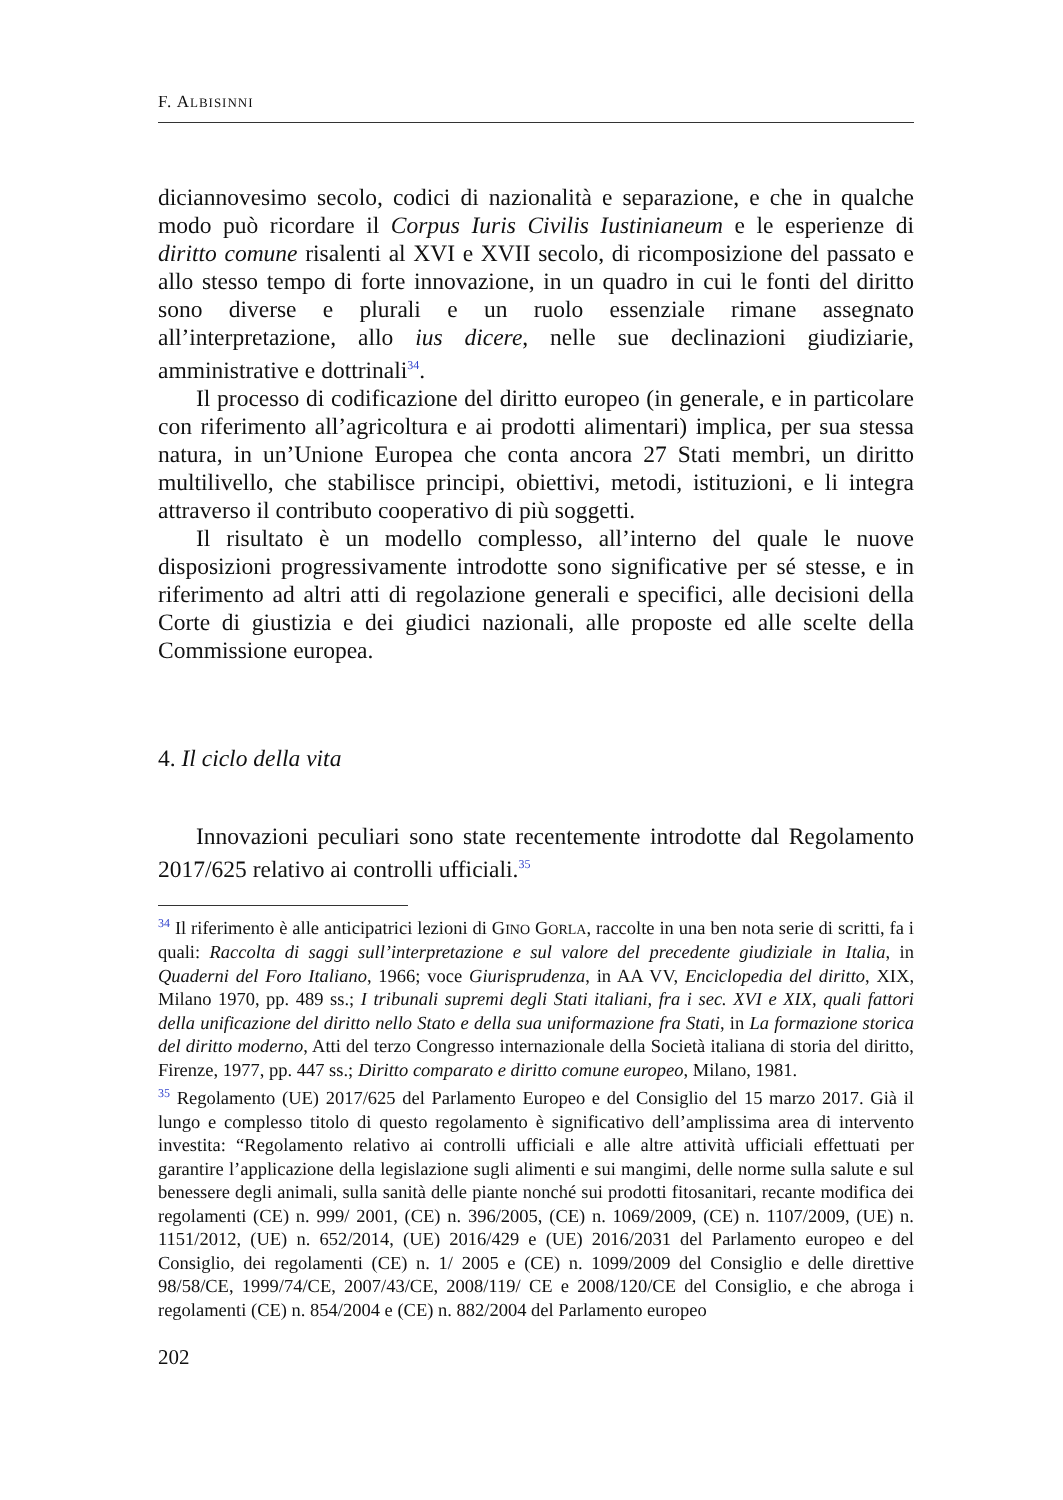F. ALBISINNI
diciannovesimo secolo, codici di nazionalità e separazione, e che in qualche modo può ricordare il Corpus Iuris Civilis Iustinianeum e le esperienze di diritto comune risalenti al XVI e XVII secolo, di ricomposizione del passato e allo stesso tempo di forte innovazione, in un quadro in cui le fonti del diritto sono diverse e plurali e un ruolo essenziale rimane assegnato all’interpretazione, allo ius dicere, nelle sue declinazioni giudiziarie, amministrative e dottrinali<sup>34</sup>.
Il processo di codificazione del diritto europeo (in generale, e in particolare con riferimento all’agricoltura e ai prodotti alimentari) implica, per sua stessa natura, in un’Unione Europea che conta ancora 27 Stati membri, un diritto multilivello, che stabilisce principi, obiettivi, metodi, istituzioni, e li integra attraverso il contributo cooperativo di più soggetti.
Il risultato è un modello complesso, all’interno del quale le nuove disposizioni progressivamente introdotte sono significative per sé stesse, e in riferimento ad altri atti di regolazione generali e specifici, alle decisioni della Corte di giustizia e dei giudici nazionali, alle proposte ed alle scelte della Commissione europea.
4. Il ciclo della vita
Innovazioni peculiari sono state recentemente introdotte dal Regolamento 2017/625 relativo ai controlli ufficiali.<sup>35</sup>
<sup>34</sup> Il riferimento è alle anticipatrici lezioni di GINO GORLA, raccolte in una ben nota serie di scritti, fa i quali: Raccolta di saggi sull’interpretazione e sul valore del precedente giudiziale in Italia, in Quaderni del Foro Italiano, 1966; voce Giurisprudenza, in AA VV, Enciclopedia del diritto, XIX, Milano 1970, pp. 489 ss.; I tribunali supremi degli Stati italiani, fra i sec. XVI e XIX, quali fattori della unificazione del diritto nello Stato e della sua uniformazione fra Stati, in La formazione storica del diritto moderno, Atti del terzo Congresso internazionale della Società italiana di storia del diritto, Firenze, 1977, pp. 447 ss.; Diritto comparato e diritto comune europeo, Milano, 1981.
<sup>35</sup> Regolamento (UE) 2017/625 del Parlamento Europeo e del Consiglio del 15 marzo 2017. Già il lungo e complesso titolo di questo regolamento è significativo dell’amplissima area di intervento investita: “Regolamento relativo ai controlli ufficiali e alle altre attività ufficiali effettuati per garantire l’applicazione della legislazione sugli alimenti e sui mangimi, delle norme sulla salute e sul benessere degli animali, sulla sanità delle piante nonché sui prodotti fitosanitari, recante modifica dei regolamenti (CE) n. 999/ 2001, (CE) n. 396/2005, (CE) n. 1069/2009, (CE) n. 1107/2009, (UE) n. 1151/2012, (UE) n. 652/2014, (UE) 2016/429 e (UE) 2016/2031 del Parlamento europeo e del Consiglio, dei regolamenti (CE) n. 1/ 2005 e (CE) n. 1099/2009 del Consiglio e delle direttive 98/58/CE, 1999/74/CE, 2007/43/CE, 2008/119/ CE e 2008/120/CE del Consiglio, e che abroga i regolamenti (CE) n. 854/2004 e (CE) n. 882/2004 del Parlamento europeo
202